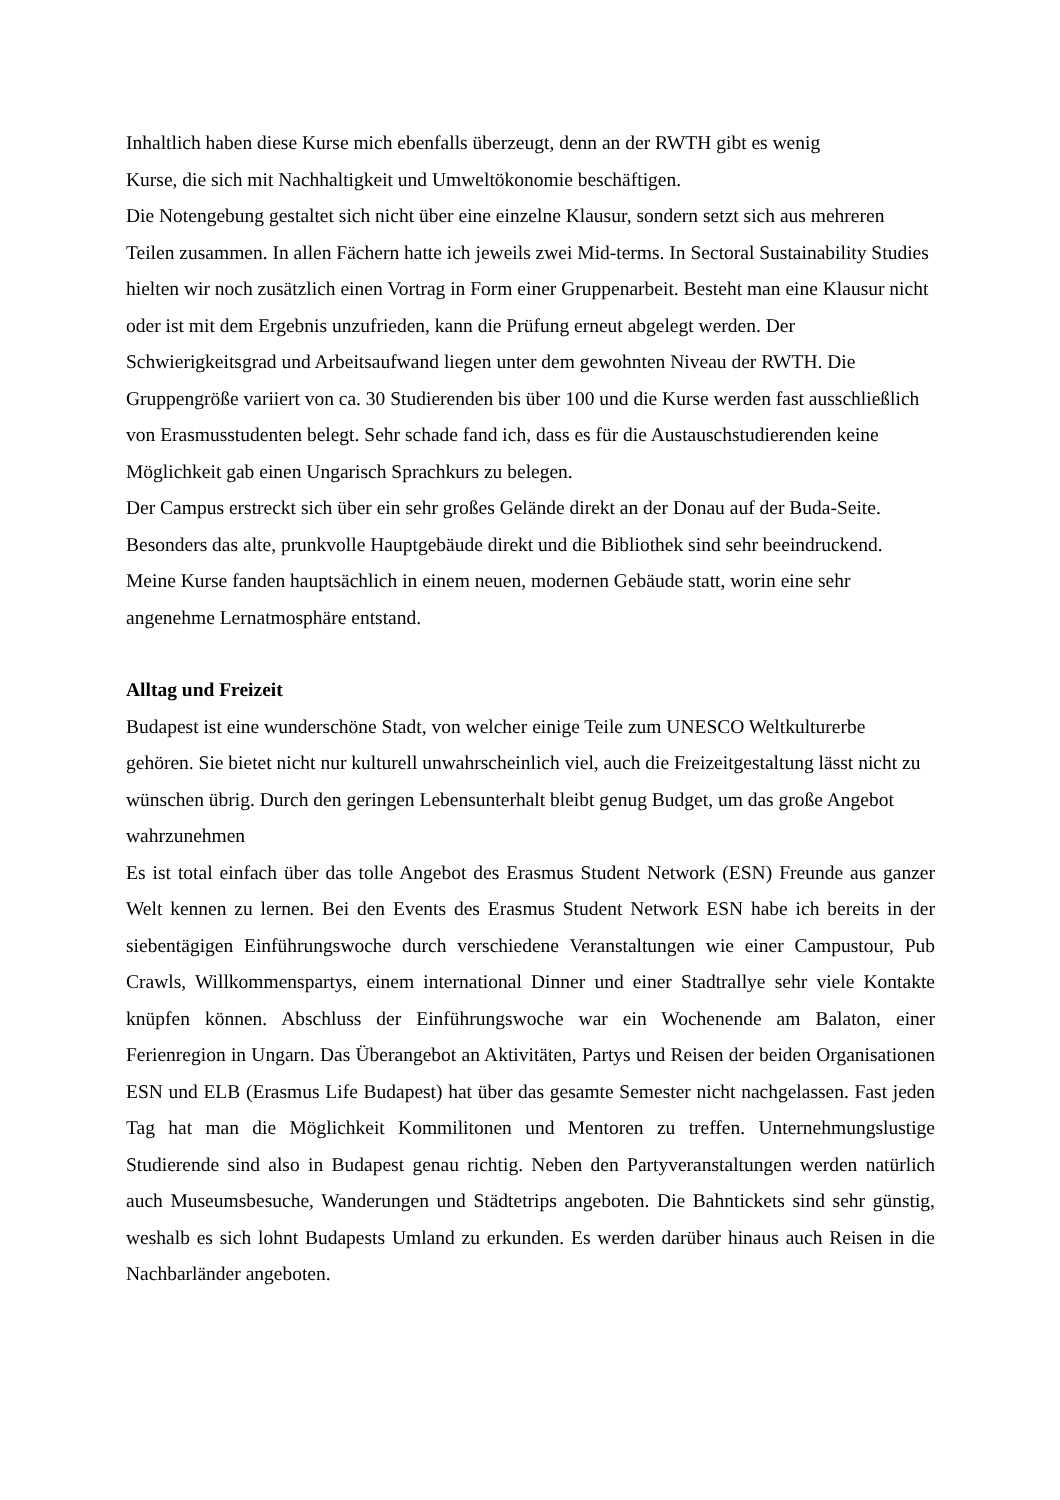Inhaltlich haben diese Kurse mich ebenfalls überzeugt, denn an der RWTH gibt es wenig
Kurse, die sich mit Nachhaltigkeit und Umweltökonomie beschäftigen.
Die Notengebung gestaltet sich nicht über eine einzelne Klausur, sondern setzt sich aus mehreren Teilen zusammen. In allen Fächern hatte ich jeweils zwei Mid-terms. In Sectoral Sustainability Studies hielten wir noch zusätzlich einen Vortrag in Form einer Gruppenarbeit. Besteht man eine Klausur nicht oder ist mit dem Ergebnis unzufrieden, kann die Prüfung erneut abgelegt werden. Der Schwierigkeitsgrad und Arbeitsaufwand liegen unter dem gewohnten Niveau der RWTH. Die Gruppengröße variiert von ca. 30 Studierenden bis über 100 und die Kurse werden fast ausschließlich von Erasmusstudenten belegt. Sehr schade fand ich, dass es für die Austauschstudierenden keine Möglichkeit gab einen Ungarisch Sprachkurs zu belegen.
Der Campus erstreckt sich über ein sehr großes Gelände direkt an der Donau auf der Buda-Seite. Besonders das alte, prunkvolle Hauptgebäude direkt und die Bibliothek sind sehr beeindruckend. Meine Kurse fanden hauptsächlich in einem neuen, modernen Gebäude statt, worin eine sehr angenehme Lernatmosphäre entstand.
Alltag und Freizeit
Budapest ist eine wunderschöne Stadt, von welcher einige Teile zum UNESCO Weltkulturerbe gehören. Sie bietet nicht nur kulturell unwahrscheinlich viel, auch die Freizeitgestaltung lässt nicht zu wünschen übrig. Durch den geringen Lebensunterhalt bleibt genug Budget, um das große Angebot wahrzunehmen
Es ist total einfach über das tolle Angebot des Erasmus Student Network (ESN) Freunde aus ganzer Welt kennen zu lernen. Bei den Events des Erasmus Student Network ESN habe ich bereits in der siebentägigen Einführungswoche durch verschiedene Veranstaltungen wie einer Campustour, Pub Crawls, Willkommenspartys, einem international Dinner und einer Stadtrallye sehr viele Kontakte knüpfen können. Abschluss der Einführungswoche war ein Wochenende am Balaton, einer Ferienregion in Ungarn. Das Überangebot an Aktivitäten, Partys und Reisen der beiden Organisationen ESN und ELB (Erasmus Life Budapest) hat über das gesamte Semester nicht nachgelassen. Fast jeden Tag hat man die Möglichkeit Kommilitonen und Mentoren zu treffen. Unternehmungslustige Studierende sind also in Budapest genau richtig. Neben den Partyveranstaltungen werden natürlich auch Museumsbesuche, Wanderungen und Städtetrips angeboten. Die Bahntickets sind sehr günstig, weshalb es sich lohnt Budapests Umland zu erkunden. Es werden darüber hinaus auch Reisen in die Nachbarländer angeboten.